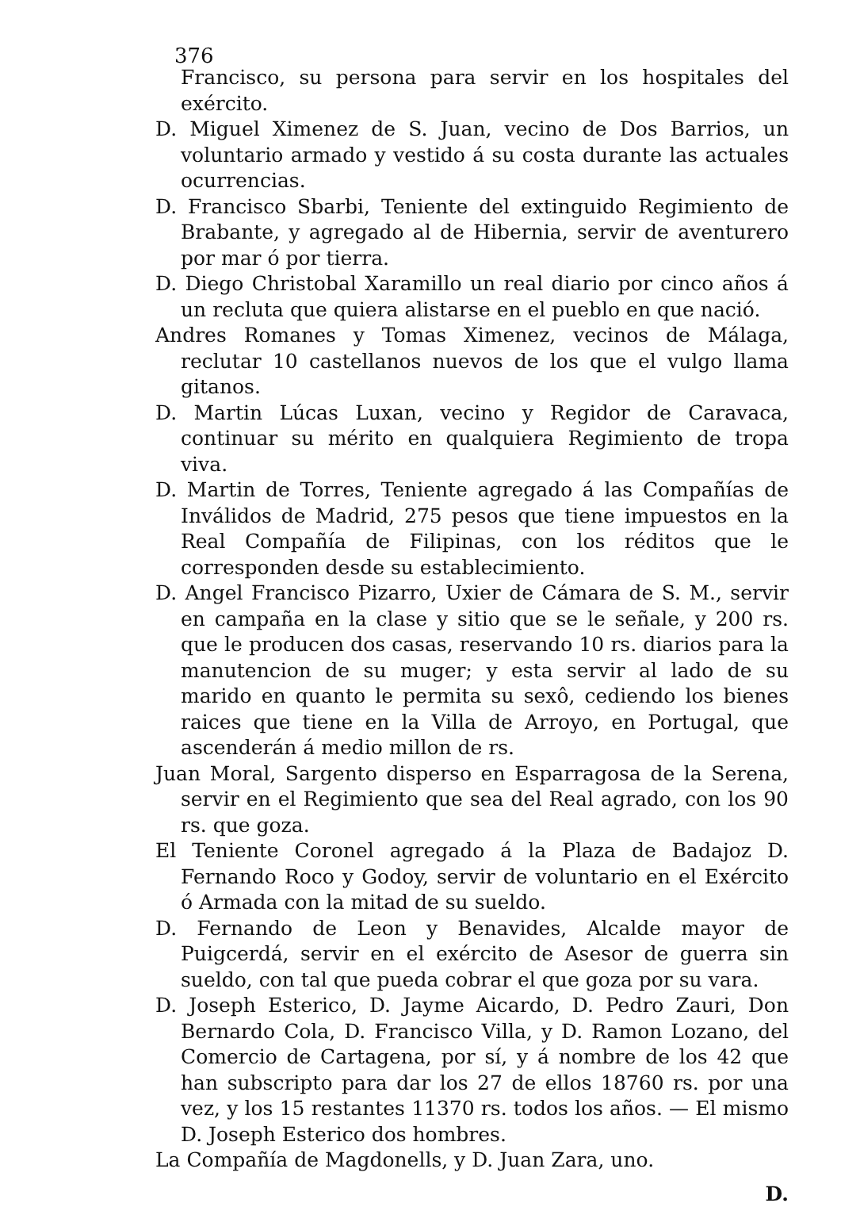376
Francisco, su persona para servir en los hospitales del exército.
D. Miguel Ximenez de S. Juan, vecino de Dos Barrios, un voluntario armado y vestido á su costa durante las actuales ocurrencias.
D. Francisco Sbarbi, Teniente del extinguido Regimiento de Brabante, y agregado al de Hibernia, servir de aventurero por mar ó por tierra.
D. Diego Christobal Xaramillo un real diario por cinco años á un recluta que quiera alistarse en el pueblo en que nació.
Andres Romanes y Tomas Ximenez, vecinos de Málaga, reclutar 10 castellanos nuevos de los que el vulgo llama gitanos.
D. Martin Lúcas Luxan, vecino y Regidor de Caravaca, continuar su mérito en qualquiera Regimiento de tropa viva.
D. Martin de Torres, Teniente agregado á las Compañías de Inválidos de Madrid, 275 pesos que tiene impuestos en la Real Compañía de Filipinas, con los réditos que le corresponden desde su establecimiento.
D. Angel Francisco Pizarro, Uxier de Cámara de S. M., servir en campaña en la clase y sitio que se le señale, y 200 rs. que le producen dos casas, reservando 10 rs. diarios para la manutencion de su muger; y esta servir al lado de su marido en quanto le permita su sexô, cediendo los bienes raices que tiene en la Villa de Arroyo, en Portugal, que ascenderán á medio millon de rs.
Juan Moral, Sargento disperso en Esparragosa de la Serena, servir en el Regimiento que sea del Real agrado, con los 90 rs. que goza.
El Teniente Coronel agregado á la Plaza de Badajoz D. Fernando Roco y Godoy, servir de voluntario en el Exército ó Armada con la mitad de su sueldo.
D. Fernando de Leon y Benavides, Alcalde mayor de Puigcerdá, servir en el exército de Asesor de guerra sin sueldo, con tal que pueda cobrar el que goza por su vara.
D. Joseph Esterico, D. Jayme Aicardo, D. Pedro Zauri, Don Bernardo Cola, D. Francisco Villa, y D. Ramon Lozano, del Comercio de Cartagena, por sí, y á nombre de los 42 que han subscripto para dar los 27 de ellos 18760 rs. por una vez, y los 15 restantes 11370 rs. todos los años. — El mismo D. Joseph Esterico dos hombres.
La Compañía de Magdonells, y D. Juan Zara, uno.
D.